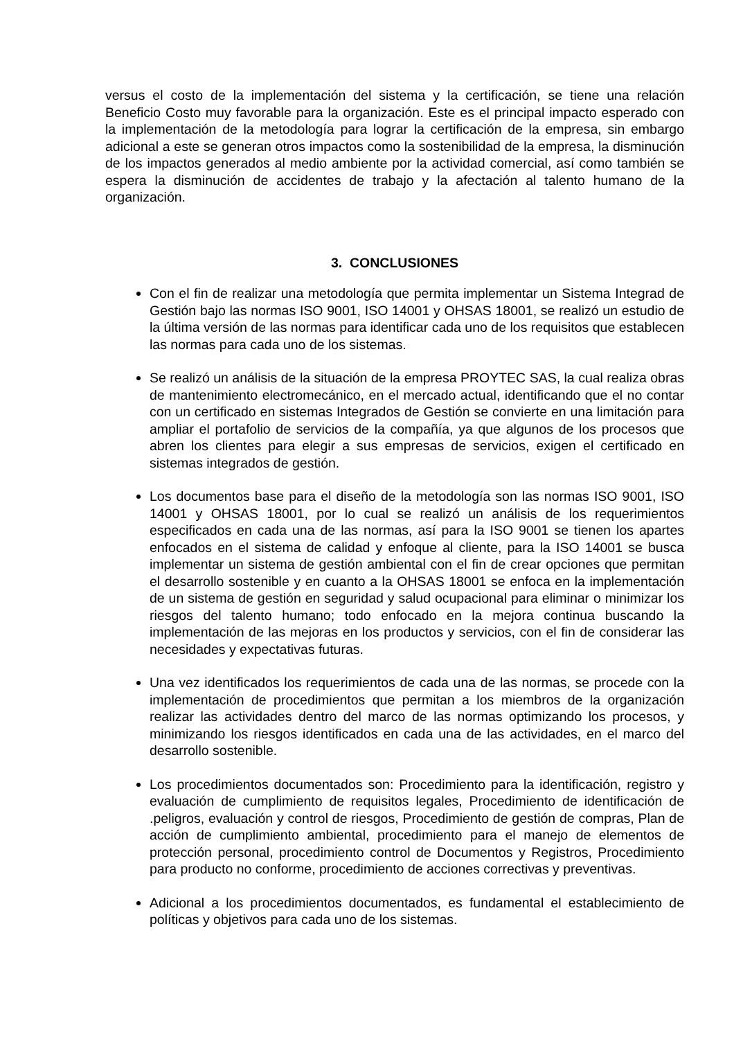versus el costo de la implementación del sistema y la certificación, se tiene una relación Beneficio Costo muy favorable para la organización. Este es el principal impacto esperado con la implementación de la metodología para lograr la certificación de la empresa, sin embargo adicional a este se generan otros impactos como la sostenibilidad de la empresa, la disminución de los impactos generados al medio ambiente por la actividad comercial, así como también se espera la disminución de accidentes de trabajo y la afectación al talento humano de la organización.
3. CONCLUSIONES
Con el fin de realizar una metodología que permita implementar un Sistema Integrad de Gestión bajo las normas ISO 9001, ISO 14001 y OHSAS 18001, se realizó un estudio de la última versión de las normas para identificar cada uno de los requisitos que establecen las normas para cada uno de los sistemas.
Se realizó un análisis de la situación de la empresa PROYTEC SAS, la cual realiza obras de mantenimiento electromecánico, en el mercado actual, identificando que el no contar con un certificado en sistemas Integrados de Gestión se convierte en una limitación para ampliar el portafolio de servicios de la compañía, ya que algunos de los procesos que abren los clientes para elegir a sus empresas de servicios, exigen el certificado en sistemas integrados de gestión.
Los documentos base para el diseño de la metodología son las normas ISO 9001, ISO 14001 y OHSAS 18001, por lo cual se realizó un análisis de los requerimientos especificados en cada una de las normas, así para la ISO 9001 se tienen los apartes enfocados en el sistema de calidad y enfoque al cliente, para la ISO 14001 se busca implementar un sistema de gestión ambiental con el fin de crear opciones que permitan el desarrollo sostenible y en cuanto a la OHSAS 18001 se enfoca en la implementación de un sistema de gestión en seguridad y salud ocupacional para eliminar o minimizar los riesgos del talento humano; todo enfocado en la mejora continua buscando la implementación de las mejoras en los productos y servicios, con el fin de considerar las necesidades y expectativas futuras.
Una vez identificados los requerimientos de cada una de las normas, se procede con la implementación de procedimientos que permitan a los miembros de la organización realizar las actividades dentro del marco de las normas optimizando los procesos, y minimizando los riesgos identificados en cada una de las actividades, en el marco del desarrollo sostenible.
Los procedimientos documentados son: Procedimiento para la identificación, registro y evaluación de cumplimiento de requisitos legales, Procedimiento de identificación de .peligros, evaluación y control de riesgos, Procedimiento de gestión de compras, Plan de acción de cumplimiento ambiental, procedimiento para el manejo de elementos de protección personal, procedimiento control de Documentos y Registros, Procedimiento para producto no conforme, procedimiento de acciones correctivas y preventivas.
Adicional a los procedimientos documentados, es fundamental el establecimiento de políticas y objetivos para cada uno de los sistemas.